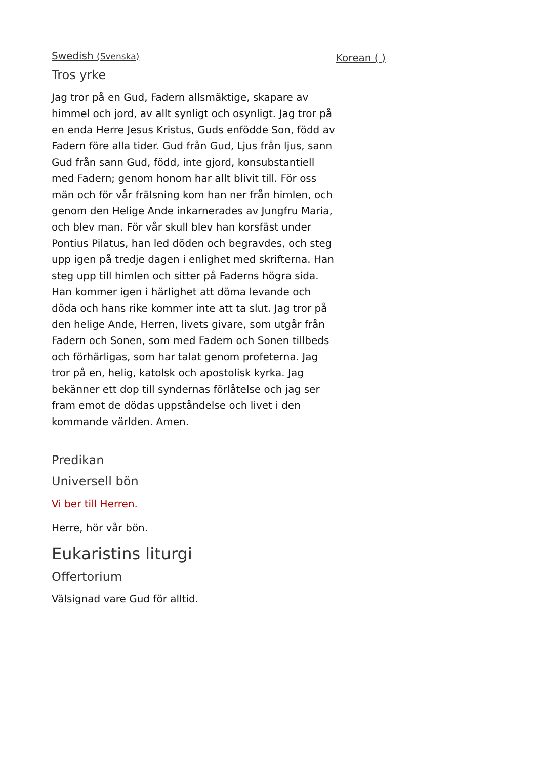Swedish (Svenska)
Tros yrke
Jag tror på en Gud, Fadern allsmäktige, skapare av himmel och jord, av allt synligt och osynligt. Jag tror på en enda Herre Jesus Kristus, Guds enfödde Son, född av Fadern före alla tider. Gud från Gud, Ljus från ljus, sann Gud från sann Gud, född, inte gjord, konsubstantiell med Fadern; genom honom har allt blivit till. För oss män och för vår frälsning kom han ner från himlen, och genom den Helige Ande inkarnerades av Jungfru Maria, och blev man. För vår skull blev han korsfäst under Pontius Pilatus, han led döden och begravdes, och steg upp igen på tredje dagen i enlighet med skrifterna. Han steg upp till himlen och sitter på Faderns högra sida. Han kommer igen i härlighet att döma levande och döda och hans rike kommer inte att ta slut. Jag tror på den helige Ande, Herren, livets givare, som utgår från Fadern och Sonen, som med Fadern och Sonen tillbeds och förhärligas, som har talat genom profeterna. Jag tror på en, helig, katolsk och apostolisk kyrka. Jag bekänner ett dop till syndernas förlåtelse och jag ser fram emot de dödas uppståndelse och livet i den kommande världen. Amen.
Predikan
Universell bön
Vi ber till Herren.
Herre, hör vår bön.
Eukaristins liturgi
Offertorium
Välsignad vare Gud för alltid.
Korean ( )